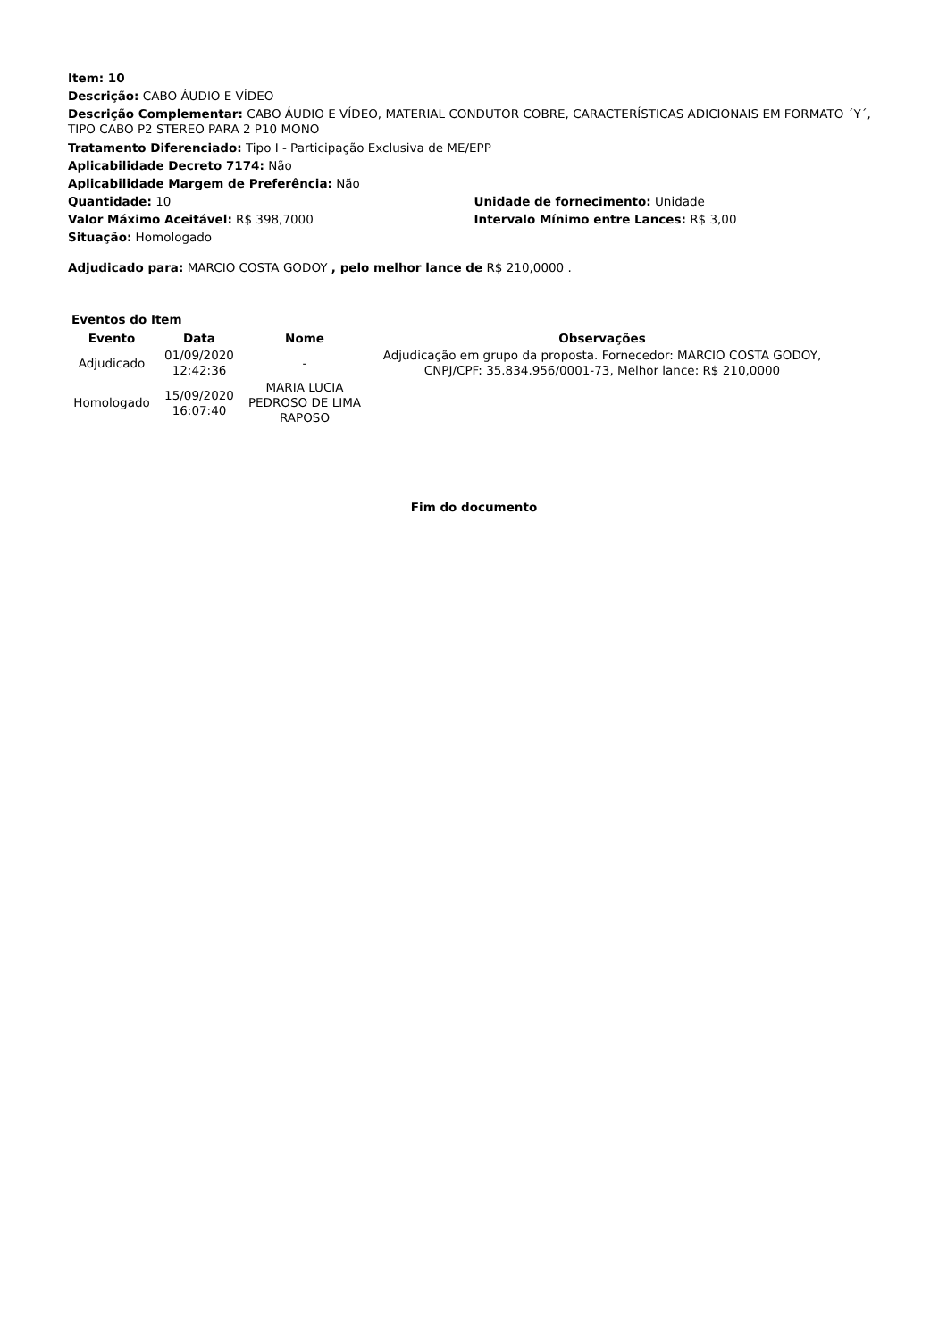Item: 10
Descrição: CABO ÁUDIO E VÍDEO
Descrição Complementar: CABO ÁUDIO E VÍDEO, MATERIAL CONDUTOR COBRE, CARACTERÍSTICAS ADICIONAIS EM FORMATO ´Y´, TIPO CABO P2 STEREO PARA 2 P10 MONO
Tratamento Diferenciado: Tipo I - Participação Exclusiva de ME/EPP
Aplicabilidade Decreto 7174: Não
Aplicabilidade Margem de Preferência: Não
Quantidade: 10 Unidade de fornecimento: Unidade
Valor Máximo Aceitável: R$ 398,7000 Intervalo Mínimo entre Lances: R$ 3,00
Situação: Homologado
Adjudicado para: MARCIO COSTA GODOY , pelo melhor lance de R$ 210,0000 .
Eventos do Item
| Evento | Data | Nome | Observações |
| --- | --- | --- | --- |
| Adjudicado | 01/09/2020 12:42:36 | - | Adjudicação em grupo da proposta. Fornecedor: MARCIO COSTA GODOY, CNPJ/CPF: 35.834.956/0001-73, Melhor lance: R$ 210,0000 |
| Homologado | 15/09/2020 16:07:40 | MARIA LUCIA PEDROSO DE LIMA RAPOSO | |
Fim do documento